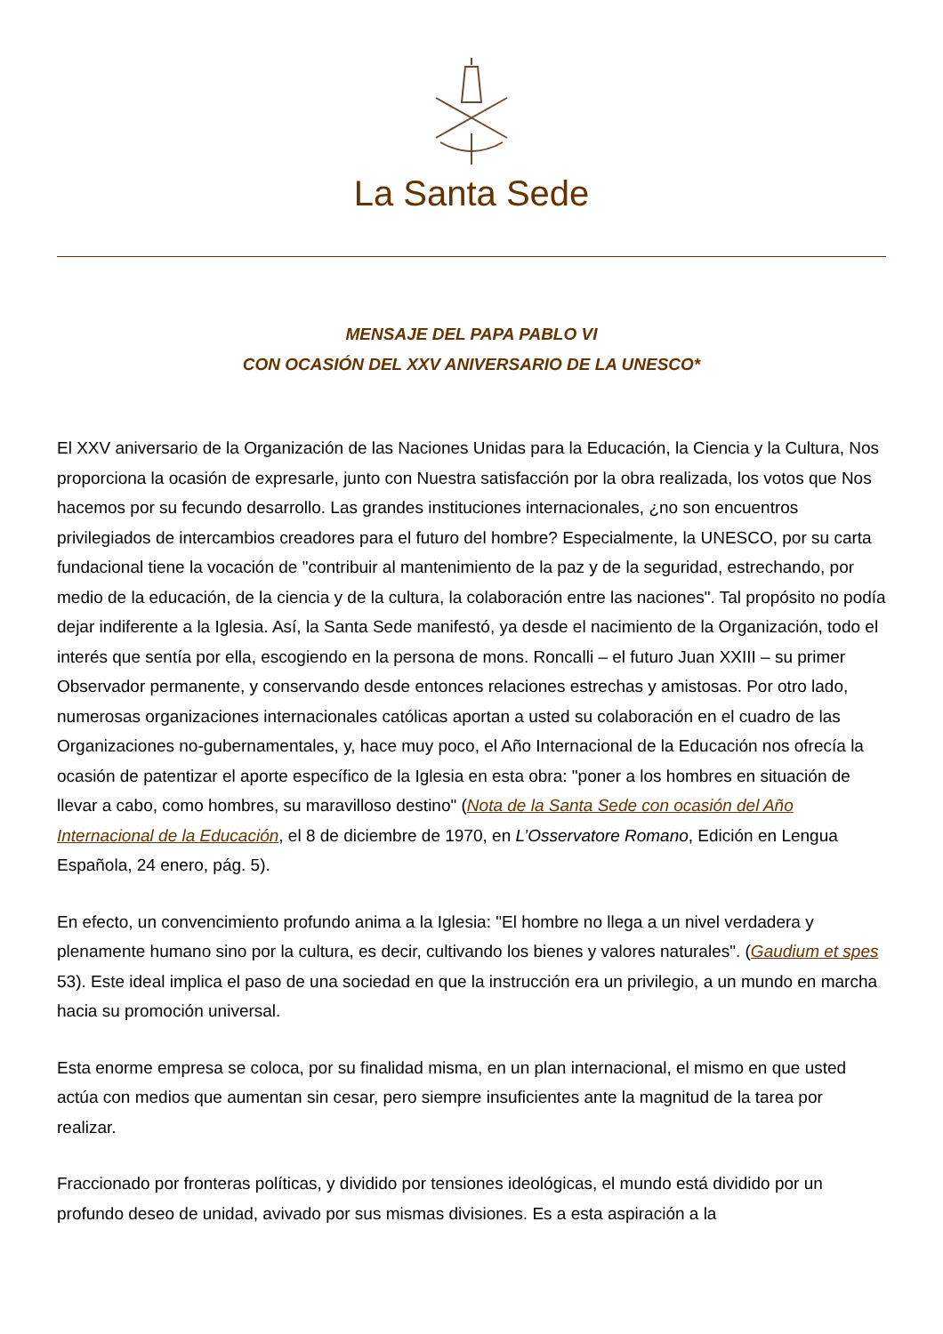La Santa Sede
MENSAJE DEL PAPA PABLO VI
CON OCASIÓN DEL XXV ANIVERSARIO DE LA UNESCO*
El XXV aniversario de la Organización de las Naciones Unidas para la Educación, la Ciencia y la Cultura, Nos proporciona la ocasión de expresarle, junto con Nuestra satisfacción por la obra realizada, los votos que Nos hacemos por su fecundo desarrollo. Las grandes instituciones internacionales, ¿no son encuentros privilegiados de intercambios creadores para el futuro del hombre? Especialmente, la UNESCO, por su carta fundacional tiene la vocación de "contribuir al mantenimiento de la paz y de la seguridad, estrechando, por medio de la educación, de la ciencia y de la cultura, la colaboración entre las naciones". Tal propósito no podía dejar indiferente a la Iglesia. Así, la Santa Sede manifestó, ya desde el nacimiento de la Organización, todo el interés que sentía por ella, escogiendo en la persona de mons. Roncalli – el futuro Juan XXIII – su primer Observador permanente, y conservando desde entonces relaciones estrechas y amistosas. Por otro lado, numerosas organizaciones internacionales católicas aportan a usted su colaboración en el cuadro de las Organizaciones no-gubernamentales, y, hace muy poco, el Año Internacional de la Educación nos ofrecía la ocasión de patentizar el aporte específico de la Iglesia en esta obra: "poner a los hombres en situación de llevar a cabo, como hombres, su maravilloso destino" (Nota de la Santa Sede con ocasión del Año Internacional de la Educación, el 8 de diciembre de 1970, en L’Osservatore Romano, Edición en Lengua Española, 24 enero, pág. 5).
En efecto, un convencimiento profundo anima a la Iglesia: "El hombre no llega a un nivel verdadera y plenamente humano sino por la cultura, es decir, cultivando los bienes y valores naturales". (Gaudium et spes 53). Este ideal implica el paso de una sociedad en que la instrucción era un privilegio, a un mundo en marcha hacia su promoción universal.
Esta enorme empresa se coloca, por su finalidad misma, en un plan internacional, el mismo en que usted actúa con medios que aumentan sin cesar, pero siempre insuficientes ante la magnitud de la tarea por realizar.
Fraccionado por fronteras políticas, y dividido por tensiones ideológicas, el mundo está dividido por un profundo deseo de unidad, avivado por sus mismas divisiones. Es a esta aspiración a la